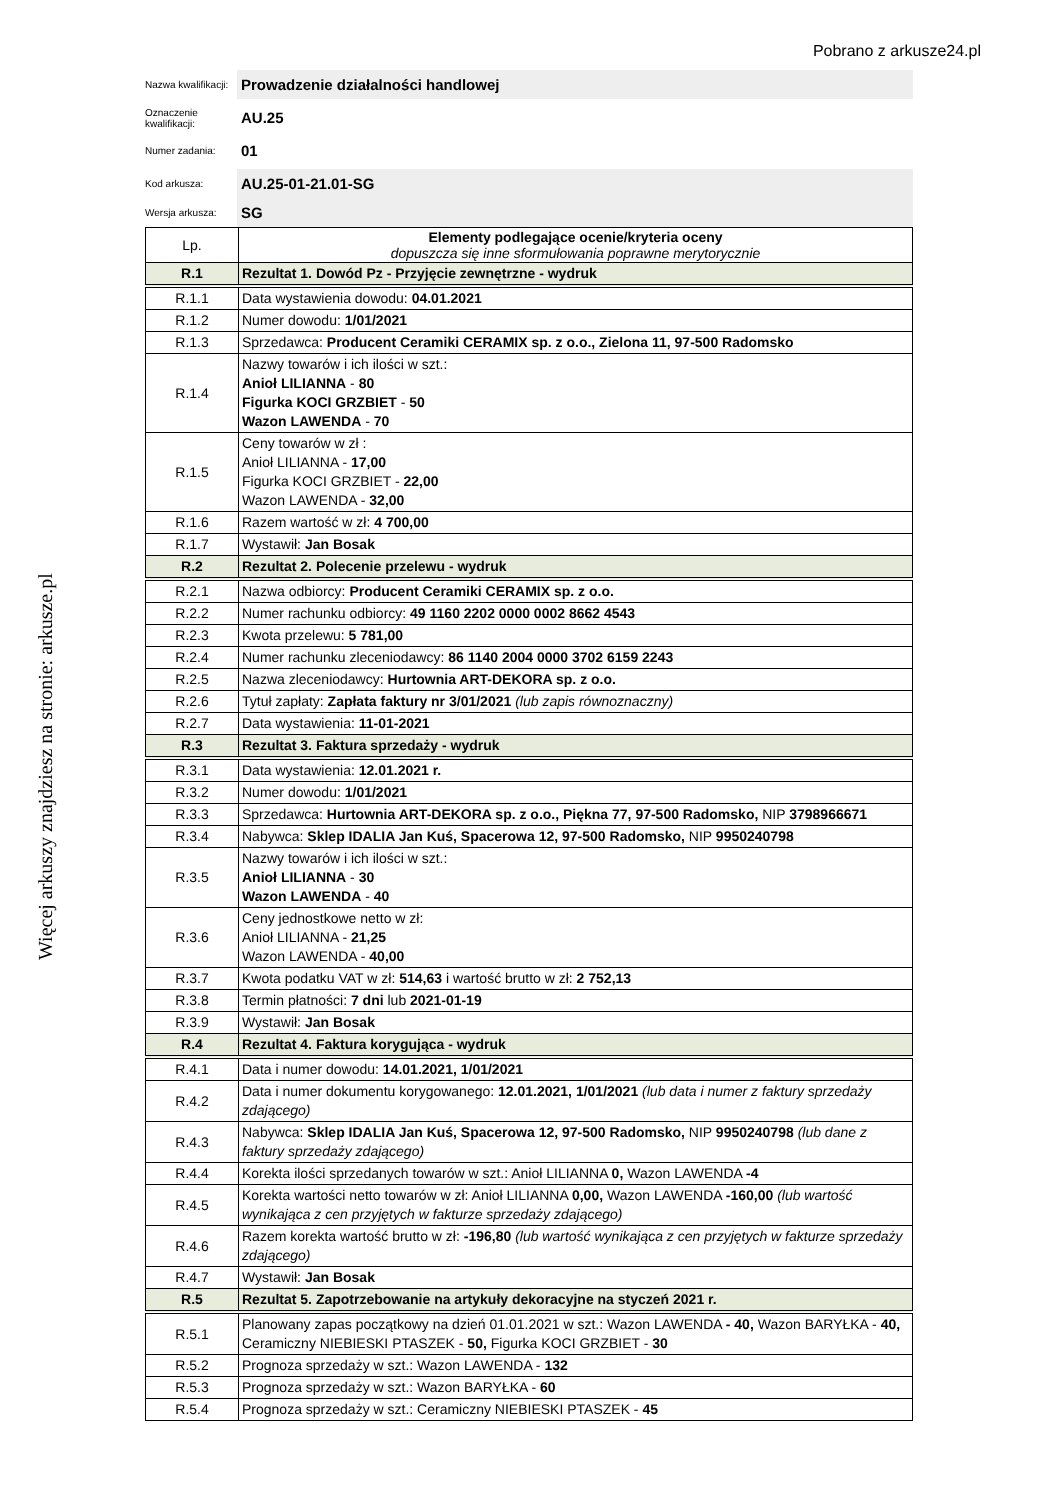Pobrano z arkusze24.pl
Więcej arkuszy znajdziesz na stronie: arkusze.pl
Nazwa kwalifikacji:
Prowadzenie działalności handlowej
Oznaczenie kwalifikacji:
AU.25
Numer zadania:
01
Kod arkusza:
AU.25-01-21.01-SG
Wersja arkusza:
SG
| Lp. | Elementy podlegające ocenie/kryteria oceny dopuszcza się inne sformułowania poprawne merytorycznie |
| --- | --- |
| R.1 | Rezultat 1. Dowód Pz - Przyjęcie zewnętrzne - wydruk |
| R.1.1 | Data wystawienia dowodu: 04.01.2021 |
| R.1.2 | Numer dowodu: 1/01/2021 |
| R.1.3 | Sprzedawca: Producent Ceramiki CERAMIX sp. z o.o., Zielona 11, 97-500 Radomsko |
| R.1.4 | Nazwy towarów i ich ilości w szt.: Anioł LILIANNA - 80 Figurka KOCI GRZBIET - 50 Wazon LAWENDA - 70 |
| R.1.5 | Ceny towarów w zł : Anioł LILIANNA - 17,00 Figurka KOCI GRZBIET - 22,00 Wazon LAWENDA - 32,00 |
| R.1.6 | Razem wartość w zł: 4 700,00 |
| R.1.7 | Wystawił: Jan Bosak |
| R.2 | Rezultat 2. Polecenie przelewu - wydruk |
| R.2.1 | Nazwa odbiorcy: Producent Ceramiki CERAMIX sp. z o.o. |
| R.2.2 | Numer rachunku odbiorcy: 49 1160 2202 0000 0002 8662 4543 |
| R.2.3 | Kwota przelewu: 5 781,00 |
| R.2.4 | Numer rachunku zleceniodawcy: 86 1140 2004 0000 3702 6159 2243 |
| R.2.5 | Nazwa zleceniodawcy: Hurtownia ART-DEKORA sp. z o.o. |
| R.2.6 | Tytuł zapłaty: Zapłata faktury nr 3/01/2021 (lub zapis równoznaczny) |
| R.2.7 | Data wystawienia: 11-01-2021 |
| R.3 | Rezultat 3. Faktura sprzedaży - wydruk |
| R.3.1 | Data wystawienia: 12.01.2021 r. |
| R.3.2 | Numer dowodu: 1/01/2021 |
| R.3.3 | Sprzedawca: Hurtownia ART-DEKORA sp. z o.o., Piękna 77, 97-500 Radomsko, NIP 3798966671 |
| R.3.4 | Nabywca: Sklep IDALIA Jan Kuś, Spacerowa 12, 97-500 Radomsko, NIP 9950240798 |
| R.3.5 | Nazwy towarów i ich ilości w szt.: Anioł LILIANNA - 30 Wazon LAWENDA - 40 |
| R.3.6 | Ceny jednostkowe netto w zł: Anioł LILIANNA - 21,25 Wazon LAWENDA - 40,00 |
| R.3.7 | Kwota podatku VAT w zł: 514,63 i wartość brutto w zł: 2 752,13 |
| R.3.8 | Termin płatności: 7 dni lub 2021-01-19 |
| R.3.9 | Wystawił: Jan Bosak |
| R.4 | Rezultat 4. Faktura korygująca - wydruk |
| R.4.1 | Data i numer dowodu: 14.01.2021, 1/01/2021 |
| R.4.2 | Data i numer dokumentu korygowanego: 12.01.2021, 1/01/2021 (lub data i numer z faktury sprzedaży zdającego) |
| R.4.3 | Nabywca: Sklep IDALIA Jan Kuś, Spacerowa 12, 97-500 Radomsko, NIP 9950240798 (lub dane z faktury sprzedaży zdającego) |
| R.4.4 | Korekta ilości sprzedanych towarów w szt.: Anioł LILIANNA 0, Wazon LAWENDA -4 |
| R.4.5 | Korekta wartości netto towarów w zł: Anioł LILIANNA 0,00, Wazon LAWENDA -160,00 (lub wartość wynikająca z cen przyjętych w fakturze sprzedaży zdającego) |
| R.4.6 | Razem korekta wartość brutto w zł: -196,80 (lub wartość wynikająca z cen przyjętych w fakturze sprzedaży zdającego) |
| R.4.7 | Wystawił: Jan Bosak |
| R.5 | Rezultat 5. Zapotrzebowanie na artykuły dekoracyjne na styczeń 2021 r. |
| R.5.1 | Planowany zapas początkowy na dzień 01.01.2021 w szt.: Wazon LAWENDA - 40, Wazon BARYŁKA - 40, Ceramiczny NIEBIESKI PTASZEK - 50, Figurka KOCI GRZBIET - 30 |
| R.5.2 | Prognoza sprzedaży w szt.: Wazon LAWENDA - 132 |
| R.5.3 | Prognoza sprzedaży w szt.: Wazon BARYŁKA - 60 |
| R.5.4 | Prognoza sprzedaży w szt.: Ceramiczny NIEBIESKI PTASZEK - 45 |